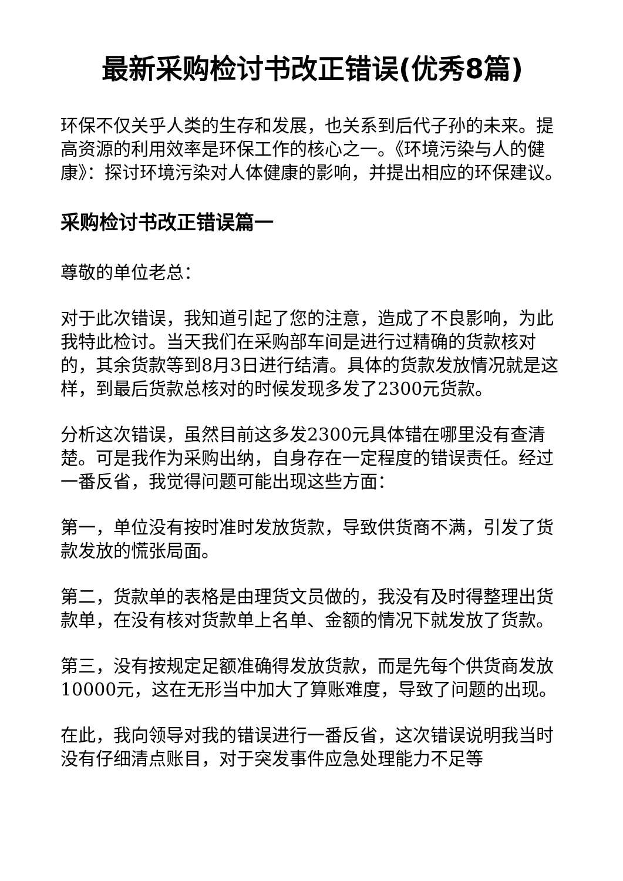最新采购检讨书改正错误(优秀8篇)
环保不仅关乎人类的生存和发展，也关系到后代子孙的未来。提高资源的利用效率是环保工作的核心之一。《环境污染与人的健康》：探讨环境污染对人体健康的影响，并提出相应的环保建议。
采购检讨书改正错误篇一
尊敬的单位老总：
对于此次错误，我知道引起了您的注意，造成了不良影响，为此我特此检讨。当天我们在采购部车间是进行过精确的货款核对的，其余货款等到8月3日进行结清。具体的货款发放情况就是这样，到最后货款总核对的时候发现多发了2300元货款。
分析这次错误，虽然目前这多发2300元具体错在哪里没有查清楚。可是我作为采购出纳，自身存在一定程度的错误责任。经过一番反省，我觉得问题可能出现这些方面：
第一，单位没有按时准时发放货款，导致供货商不满，引发了货款发放的慌张局面。
第二，货款单的表格是由理货文员做的，我没有及时得整理出货款单，在没有核对货款单上名单、金额的情况下就发放了货款。
第三，没有按规定足额准确得发放货款，而是先每个供货商发放10000元，这在无形当中加大了算账难度，导致了问题的出现。
在此，我向领导对我的错误进行一番反省，这次错误说明我当时没有仔细清点账目，对于突发事件应急处理能力不足等